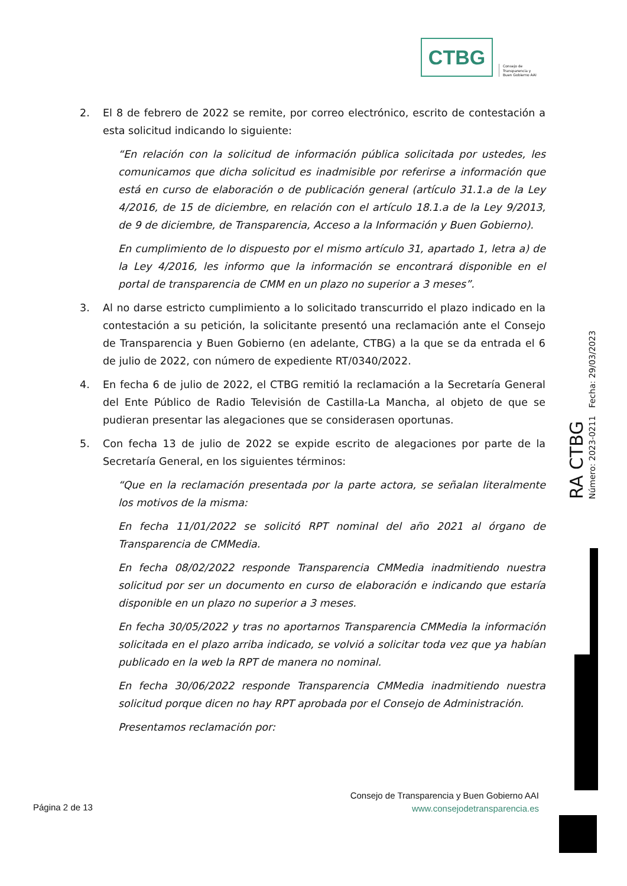CTBG
Consejo de
Transparencia y
Buen Gobierno AAI
2. El 8 de febrero de 2022 se remite, por correo electrónico, escrito de contestación a esta solicitud indicando lo siguiente:
“En relación con la solicitud de información pública solicitada por ustedes, les comunicamos que dicha solicitud es inadmisible por referirse a información que está en curso de elaboración o de publicación general (artículo 31.1.a de la Ley 4/2016, de 15 de diciembre, en relación con el artículo 18.1.a de la Ley 9/2013, de 9 de diciembre, de Transparencia, Acceso a la Información y Buen Gobierno).
En cumplimiento de lo dispuesto por el mismo artículo 31, apartado 1, letra a) de la Ley 4/2016, les informo que la información se encontrará disponible en el portal de transparencia de CMM en un plazo no superior a 3 meses”.
3. Al no darse estricto cumplimiento a lo solicitado transcurrido el plazo indicado en la contestación a su petición, la solicitante presentó una reclamación ante el Consejo de Transparencia y Buen Gobierno (en adelante, CTBG) a la que se da entrada el 6 de julio de 2022, con número de expediente RT/0340/2022.
4. En fecha 6 de julio de 2022, el CTBG remitió la reclamación a la Secretaría General del Ente Público de Radio Televisión de Castilla-La Mancha, al objeto de que se pudieran presentar las alegaciones que se considerasen oportunas.
5. Con fecha 13 de julio de 2022 se expide escrito de alegaciones por parte de la Secretaría General, en los siguientes términos:
“Que en la reclamación presentada por la parte actora, se señalan literalmente los motivos de la misma:
En fecha 11/01/2022 se solicitó RPT nominal del año 2021 al órgano de Transparencia de CMMedia.
En fecha 08/02/2022 responde Transparencia CMMedia inadmitiendo nuestra solicitud por ser un documento en curso de elaboración e indicando que estaría disponible en un plazo no superior a 3 meses.
En fecha 30/05/2022 y tras no aportarnos Transparencia CMMedia la información solicitada en el plazo arriba indicado, se volvió a solicitar toda vez que ya habían publicado en la web la RPT de manera no nominal.
En fecha 30/06/2022 responde Transparencia CMMedia inadmitiendo nuestra solicitud porque dicen no hay RPT aprobada por el Consejo de Administración.
Presentamos reclamación por:
RA CTBG
Número: 2023-0211 Fecha: 29/03/2023
Página 2 de 13
Consejo de Transparencia y Buen Gobierno AAI
www.consejodetransparencia.es